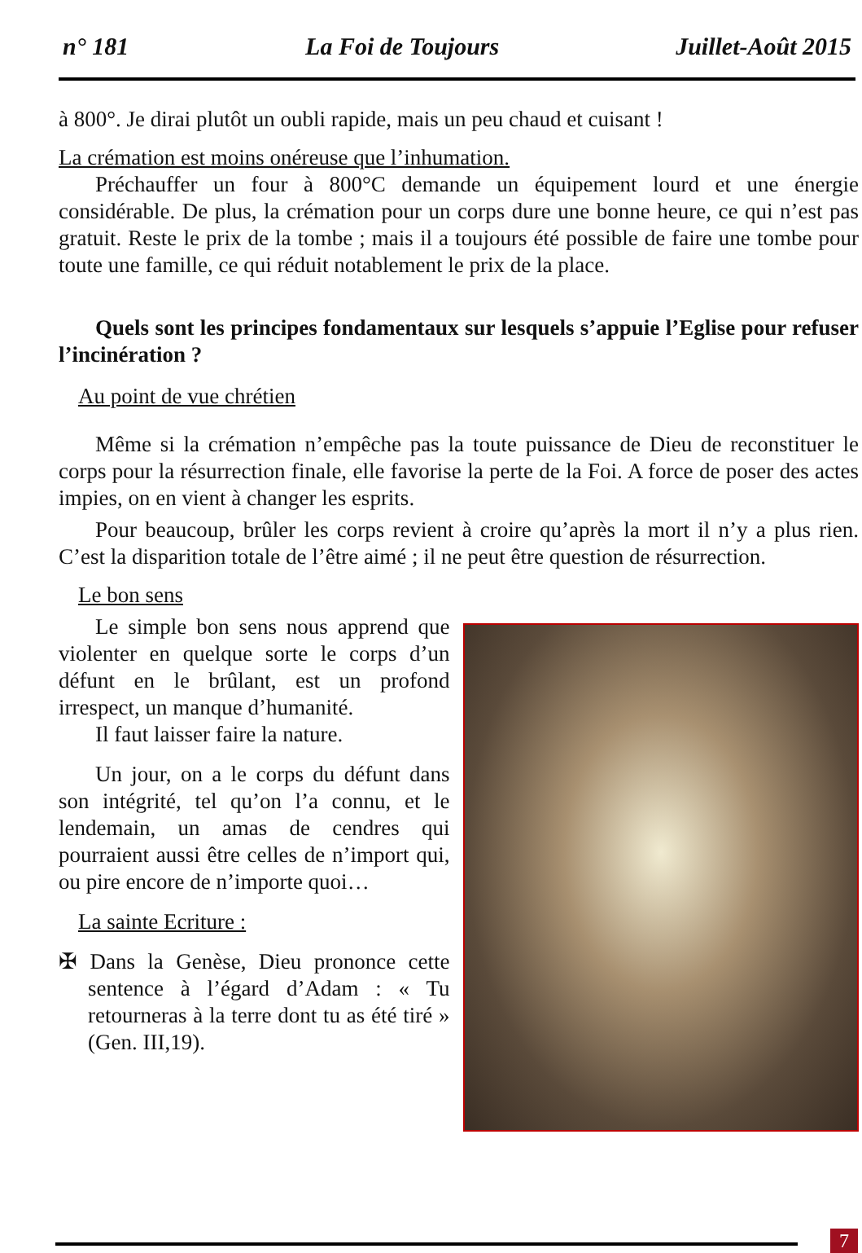n° 181 La Foi de Toujours Juillet-Août 2015
à 800°. Je dirai plutôt un oubli rapide, mais un peu chaud et cuisant !
La crémation est moins onéreuse que l’inhumation.
Préchauffer un four à 800°C demande un équipement lourd et une énergie considérable. De plus, la crémation pour un corps dure une bonne heure, ce qui n’est pas gratuit. Reste le prix de la tombe ; mais il a toujours été possible de faire une tombe pour toute une famille, ce qui réduit notablement le prix de la place.
Quels sont les principes fondamentaux sur lesquels s’appuie l’Eglise pour refuser l’incinération ?
Au point de vue chrétien
Même si la crémation n’empêche pas la toute puissance de Dieu de reconstituer le corps pour la résurrection finale, elle favorise la perte de la Foi. A force de poser des actes impies, on en vient à changer les esprits.
Pour beaucoup, brûler les corps revient à croire qu’après la mort il n’y a plus rien. C’est la disparition totale de l’être aimé ; il ne peut être question de résurrection.
Le bon sens
Le simple bon sens nous apprend que violenter en quelque sorte le corps d’un défunt en le brûlant, est un profond irrespect, un manque d’humanité.
Il faut laisser faire la nature.
Un jour, on a le corps du défunt dans son intégrité, tel qu’on l’a connu, et le lendemain, un amas de cendres qui pourraient aussi être celles de n’import qui, ou pire encore de n’importe quoi…
La sainte Ecriture :
✠ Dans la Genèse, Dieu prononce cette sentence à l’égard d’Adam : « Tu retourneras à la terre dont tu as été tiré » (Gen. III,19).
7